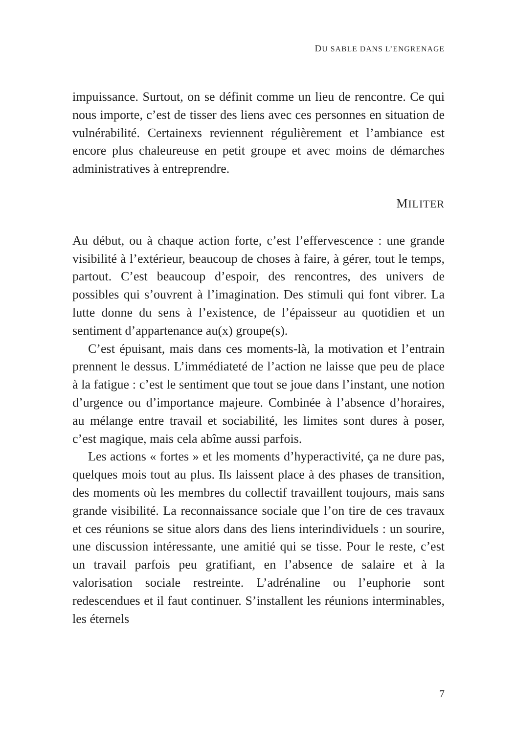DU SABLE DANS L’ENGRENAGE
impuissance. Surtout, on se définit comme un lieu de rencontre. Ce qui nous importe, c’est de tisser des liens avec ces personnes en situation de vulnérabilité. Certainexs reviennent régulièrement et l’ambiance est encore plus chaleureuse en petit groupe et avec moins de démarches administratives à entreprendre.
MILITER
Au début, ou à chaque action forte, c’est l’effervescence : une grande visibilité à l’extérieur, beaucoup de choses à faire, à gérer, tout le temps, partout. C’est beaucoup d’espoir, des rencontres, des univers de possibles qui s’ouvrent à l’imagination. Des stimuli qui font vibrer. La lutte donne du sens à l’existence, de l’épaisseur au quotidien et un sentiment d’appartenance au(x) groupe(s).
C’est épuisant, mais dans ces moments-là, la motivation et l’entrain prennent le dessus. L’immédiateté de l’action ne laisse que peu de place à la fatigue : c’est le sentiment que tout se joue dans l’instant, une notion d’urgence ou d’importance majeure. Combinée à l’absence d’horaires, au mélange entre travail et sociabilité, les limites sont dures à poser, c’est magique, mais cela abîme aussi parfois.
Les actions « fortes » et les moments d’hyperactivité, ça ne dure pas, quelques mois tout au plus. Ils laissent place à des phases de transition, des moments où les membres du collectif travaillent toujours, mais sans grande visibilité. La reconnaissance sociale que l’on tire de ces travaux et ces réunions se situe alors dans des liens interindividuels : un sourire, une discussion intéressante, une amitié qui se tisse. Pour le reste, c’est un travail parfois peu gratifiant, en l’absence de salaire et à la valorisation sociale restreinte. L’adrénaline ou l’euphorie sont redescendues et il faut continuer. S’installent les réunions interminables, les éternels
7